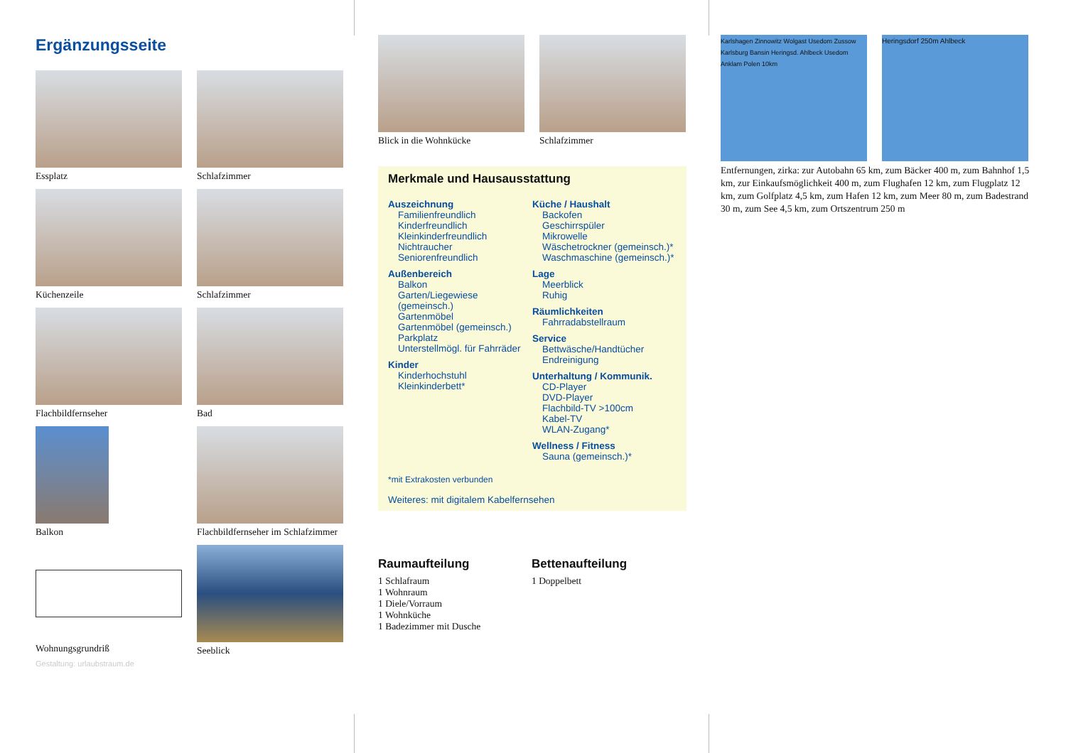Ergänzungsseite
Essplatz
Schlafzimmer
Küchenzeile
Schlafzimmer
Flachbildfernseher
Bad
Balkon
Flachbildfernseher im Schlafzimmer
Wohnungsgrundriß
Seeblick
Gestaltung: urlaubstraum.de
Blick in die Wohnkücke Schlafzimmer
Merkmale und Hausausstattung
Auszeichnung
Familienfreundlich
Kinderfreundlich
Kleinkinderfreundlich
Nichtraucher
Seniorenfreundlich
Außenbereich
Balkon
Garten/Liegewiese (gemeinsch.)
Gartenmöbel
Gartenmöbel (gemeinsch.)
Parkplatz
Unterstellmögl. für Fahrräder
Kinder
Kinderhochstuhl
Kleinkinderbett*
Küche / Haushalt
Backofen
Geschirrspüler
Mikrowelle
Wäschetrockner (gemeinsch.)*
Waschmaschine (gemeinsch.)*
Lage
Meerblick
Ruhig
Räumlichkeiten
Fahrradabstellraum
Service
Bettwäsche/Handtücher
Endreinigung
Unterhaltung / Kommunik.
CD-Player
DVD-Player
Flachbild-TV >100cm
Kabel-TV
WLAN-Zugang*
Wellness / Fitness
Sauna (gemeinsch.)*
*mit Extrakosten verbunden
Weiteres: mit digitalem Kabelfernsehen
Raumaufteilung
1 Schlafraum
1 Wohnraum
1 Diele/Vorraum
1 Wohnküche
1 Badezimmer mit Dusche
Bettenaufteilung
1 Doppelbett
Karlshagen Zinnowitz Wolgast Usedom Zussow Karlsburg Bansin Heringsd. Ahlbeck Usedom Anklam Polen 10km
Heringsdorf 250m Ahlbeck
Entfernungen, zirka: zur Autobahn 65 km, zum Bäcker 400 m, zum Bahnhof 1,5 km, zur Einkaufsmöglichkeit 400 m, zum Flughafen 12 km, zum Flugplatz 12 km, zum Golfplatz 4,5 km, zum Hafen 12 km, zum Meer 80 m, zum Badestrand 30 m, zum See 4,5 km, zum Ortszentrum 250 m